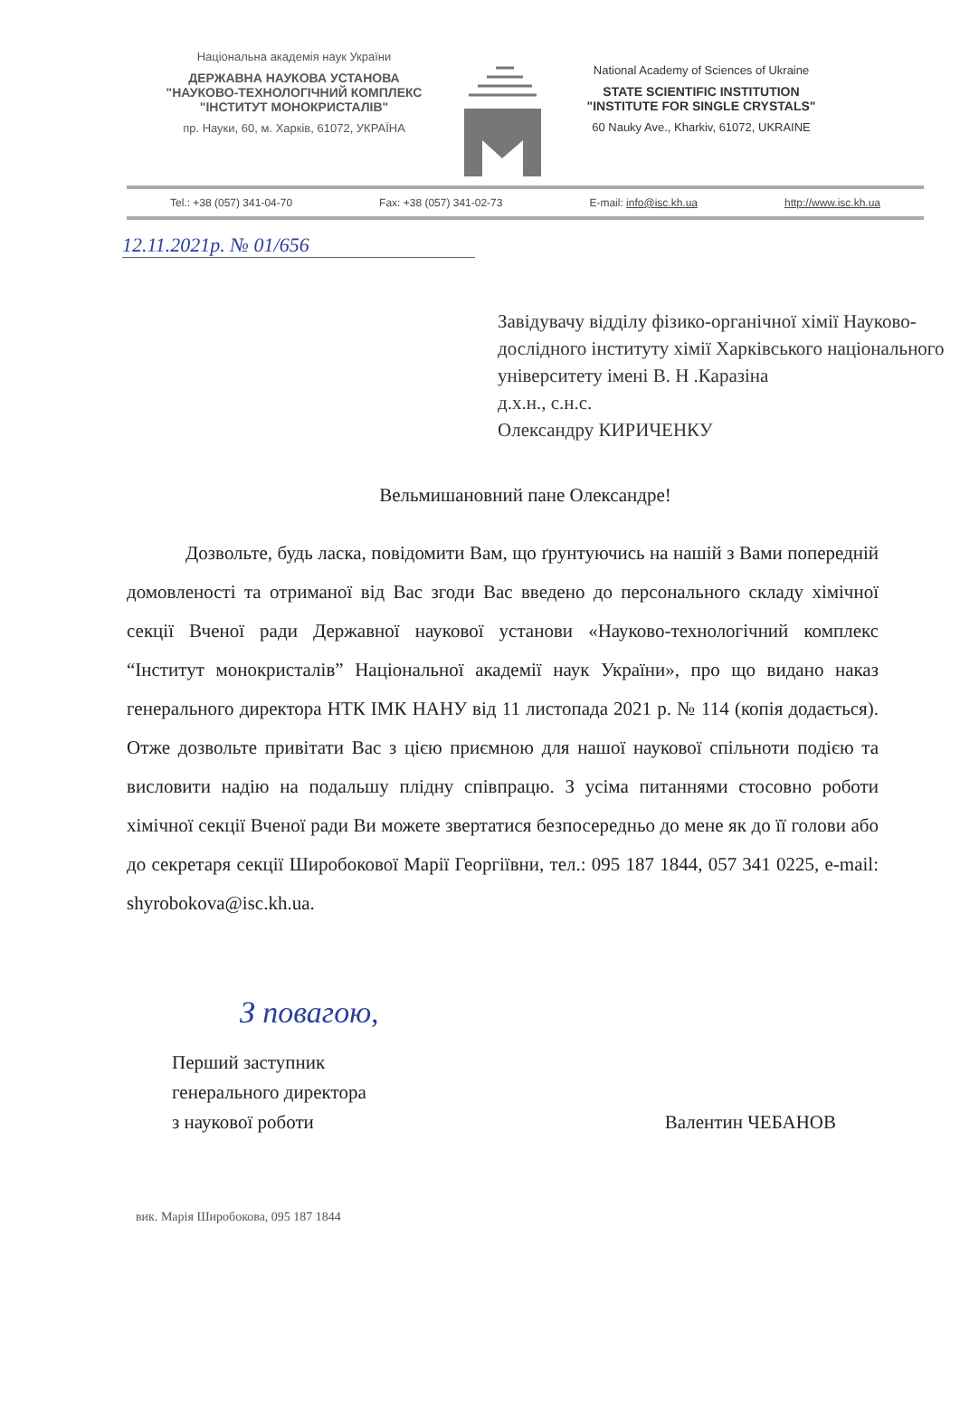Національна академія наук України
ДЕРЖАВНА НАУКОВА УСТАНОВА
"НАУКОВО-ТЕХНОЛОГІЧНИЙ КОМПЛЕКС
"ІНСТИТУТ МОНОКРИСТАЛІВ"
пр. Науки, 60, м. Харків, 61072, УКРАЇНА
National Academy of Sciences of Ukraine
STATE SCIENTIFIC INSTITUTION
"INSTITUTE FOR SINGLE CRYSTALS"
60 Nauky Ave., Kharkiv, 61072, UKRAINE
Tel.: +38 (057) 341-04-70 Fax: +38 (057) 341-02-73 E-mail: info@isc.kh.ua http://www.isc.kh.ua
12.11.2021р. № 01/656
Завідувачу відділу фізико-органічної хімії Науково-дослідного інституту хімії Харківського національного університету імені В. Н .Каразіна
д.х.н., с.н.с.
Олександру КИРИЧЕНКУ
Вельмишановний пане Олександре!
Дозвольте, будь ласка, повідомити Вам, що ґрунтуючись на нашій з Вами попередній домовленості та отриманої від Вас згоди Вас введено до персонального складу хімічної секції Вченої ради Державної наукової установи «Науково-технологічний комплекс “Інститут монокристалів” Національної академії наук України», про що видано наказ генерального директора НТК ІМК НАНУ від 11 листопада 2021 р. № 114 (копія додається). Отже дозвольте привітати Вас з цією приємною для нашої наукової спільноти подією та висловити надію на подальшу плідну співпрацю. З усіма питаннями стосовно роботи хімічної секції Вченої ради Ви можете звертатися безпосередньо до мене як до її голови або до секретаря секції Широбокової Марії Георгіївни, тел.: 095 187 1844, 057 341 0225, e-mail: shyrobokova@isc.kh.ua.
З повагою,
Перший заступник
генерального директора
з наукової роботи
Валентин ЧЕБАНОВ
вик. Марія Широбокова, 095 187 1844